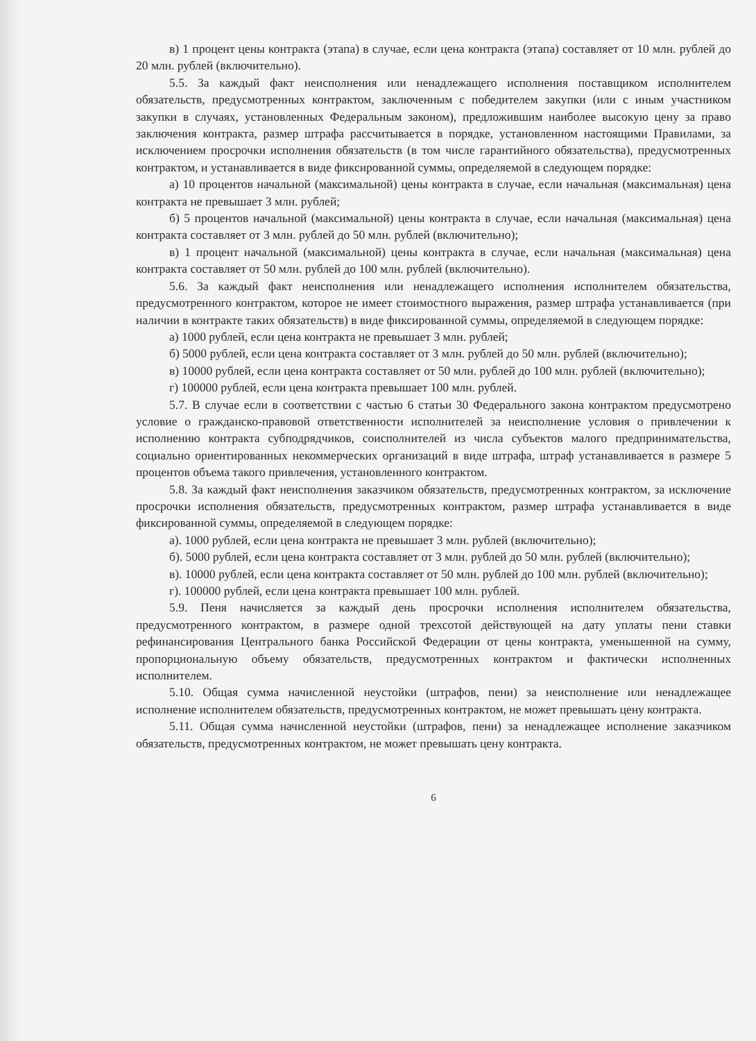в) 1 процент цены контракта (этапа) в случае, если цена контракта (этапа) составляет от 10 млн. рублей до 20 млн. рублей (включительно).
5.5. За каждый факт неисполнения или ненадлежащего исполнения поставщиком исполнителем обязательств, предусмотренных контрактом, заключенным с победителем закупки (или с иным участником закупки в случаях, установленных Федеральным законом), предложившим наиболее высокую цену за право заключения контракта, размер штрафа рассчитывается в порядке, установленном настоящими Правилами, за исключением просрочки исполнения обязательств (в том числе гарантийного обязательства), предусмотренных контрактом, и устанавливается в виде фиксированной суммы, определяемой в следующем порядке:
а) 10 процентов начальной (максимальной) цены контракта в случае, если начальная (максимальная) цена контракта не превышает 3 млн. рублей;
б) 5 процентов начальной (максимальной) цены контракта в случае, если начальная (максимальная) цена контракта составляет от 3 млн. рублей до 50 млн. рублей (включительно);
в) 1 процент начальной (максимальной) цены контракта в случае, если начальная (максимальная) цена контракта составляет от 50 млн. рублей до 100 млн. рублей (включительно).
5.6. За каждый факт неисполнения или ненадлежащего исполнения исполнителем обязательства, предусмотренного контрактом, которое не имеет стоимостного выражения, размер штрафа устанавливается (при наличии в контракте таких обязательств) в виде фиксированной суммы, определяемой в следующем порядке:
а) 1000 рублей, если цена контракта не превышает 3 млн. рублей;
б) 5000 рублей, если цена контракта составляет от 3 млн. рублей до 50 млн. рублей (включительно);
в) 10000 рублей, если цена контракта составляет от 50 млн. рублей до 100 млн. рублей (включительно);
г) 100000 рублей, если цена контракта превышает 100 млн. рублей.
5.7. В случае если в соответствии с частью 6 статьи 30 Федерального закона контрактом предусмотрено условие о гражданско-правовой ответственности исполнителей за неисполнение условия о привлечении к исполнению контракта субподрядчиков, соисполнителей из числа субъектов малого предпринимательства, социально ориентированных некоммерческих организаций в виде штрафа, штраф устанавливается в размере 5 процентов объема такого привлечения, установленного контрактом.
5.8. За каждый факт неисполнения заказчиком обязательств, предусмотренных контрактом, за исключение просрочки исполнения обязательств, предусмотренных контрактом, размер штрафа устанавливается в виде фиксированной суммы, определяемой в следующем порядке:
а). 1000 рублей, если цена контракта не превышает 3 млн. рублей (включительно);
б). 5000 рублей, если цена контракта составляет от 3 млн. рублей до 50 млн. рублей (включительно);
в). 10000 рублей, если цена контракта составляет от 50 млн. рублей до 100 млн. рублей (включительно);
г). 100000 рублей, если цена контракта превышает 100 млн. рублей.
5.9. Пеня начисляется за каждый день просрочки исполнения исполнителем обязательства, предусмотренного контрактом, в размере одной трехсотой действующей на дату уплаты пени ставки рефинансирования Центрального банка Российской Федерации от цены контракта, уменьшенной на сумму, пропорциональную объему обязательств, предусмотренных контрактом и фактически исполненных исполнителем.
5.10. Общая сумма начисленной неустойки (штрафов, пени) за неисполнение или ненадлежащее исполнение исполнителем обязательств, предусмотренных контрактом, не может превышать цену контракта.
5.11. Общая сумма начисленной неустойки (штрафов, пени) за ненадлежащее исполнение заказчиком обязательств, предусмотренных контрактом, не может превышать цену контракта.
6